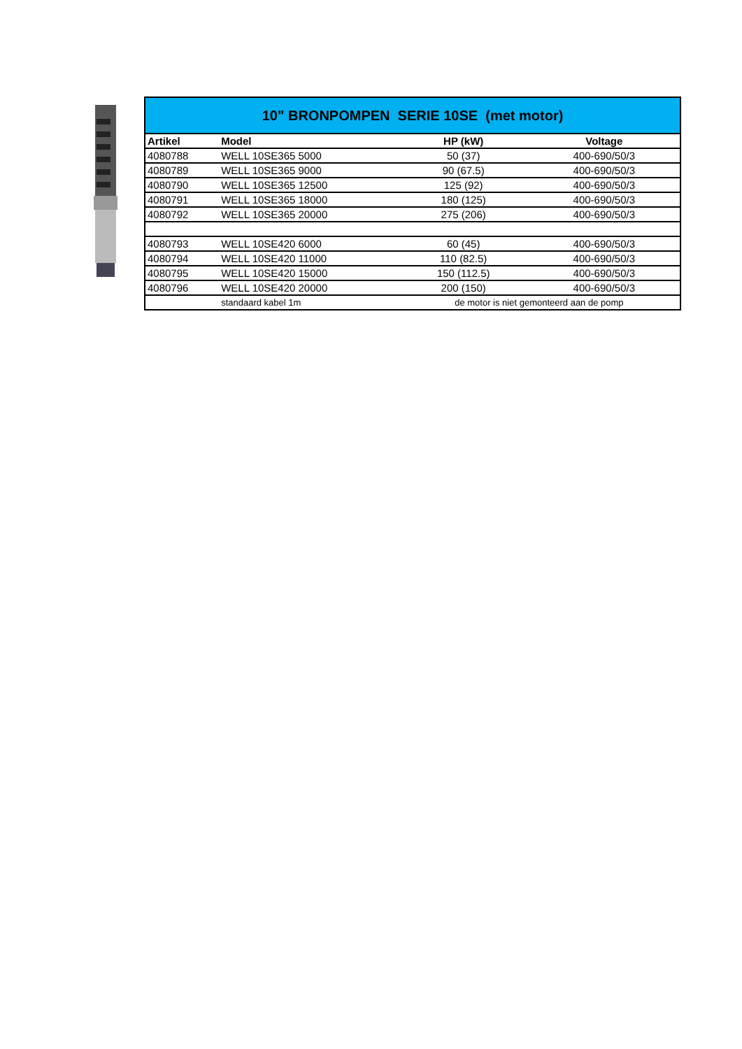| 10" BRONPOMPEN SERIE 10SE (met motor) | | | |
| Artikel | Model | HP (kW) | Voltage |
| 4080788 | WELL 10SE365 5000 | 50 (37) | 400-690/50/3 |
| 4080789 | WELL 10SE365 9000 | 90 (67.5) | 400-690/50/3 |
| 4080790 | WELL 10SE365 12500 | 125 (92) | 400-690/50/3 |
| 4080791 | WELL 10SE365 18000 | 180 (125) | 400-690/50/3 |
| 4080792 | WELL 10SE365 20000 | 275 (206) | 400-690/50/3 |
| 4080793 | WELL 10SE420 6000 | 60 (45) | 400-690/50/3 |
| 4080794 | WELL 10SE420 11000 | 110 (82.5) | 400-690/50/3 |
| 4080795 | WELL 10SE420 15000 | 150 (112.5) | 400-690/50/3 |
| 4080796 | WELL 10SE420 20000 | 200 (150) | 400-690/50/3 |
| | standaard kabel 1m | de motor is niet gemonteerd aan de pomp | |